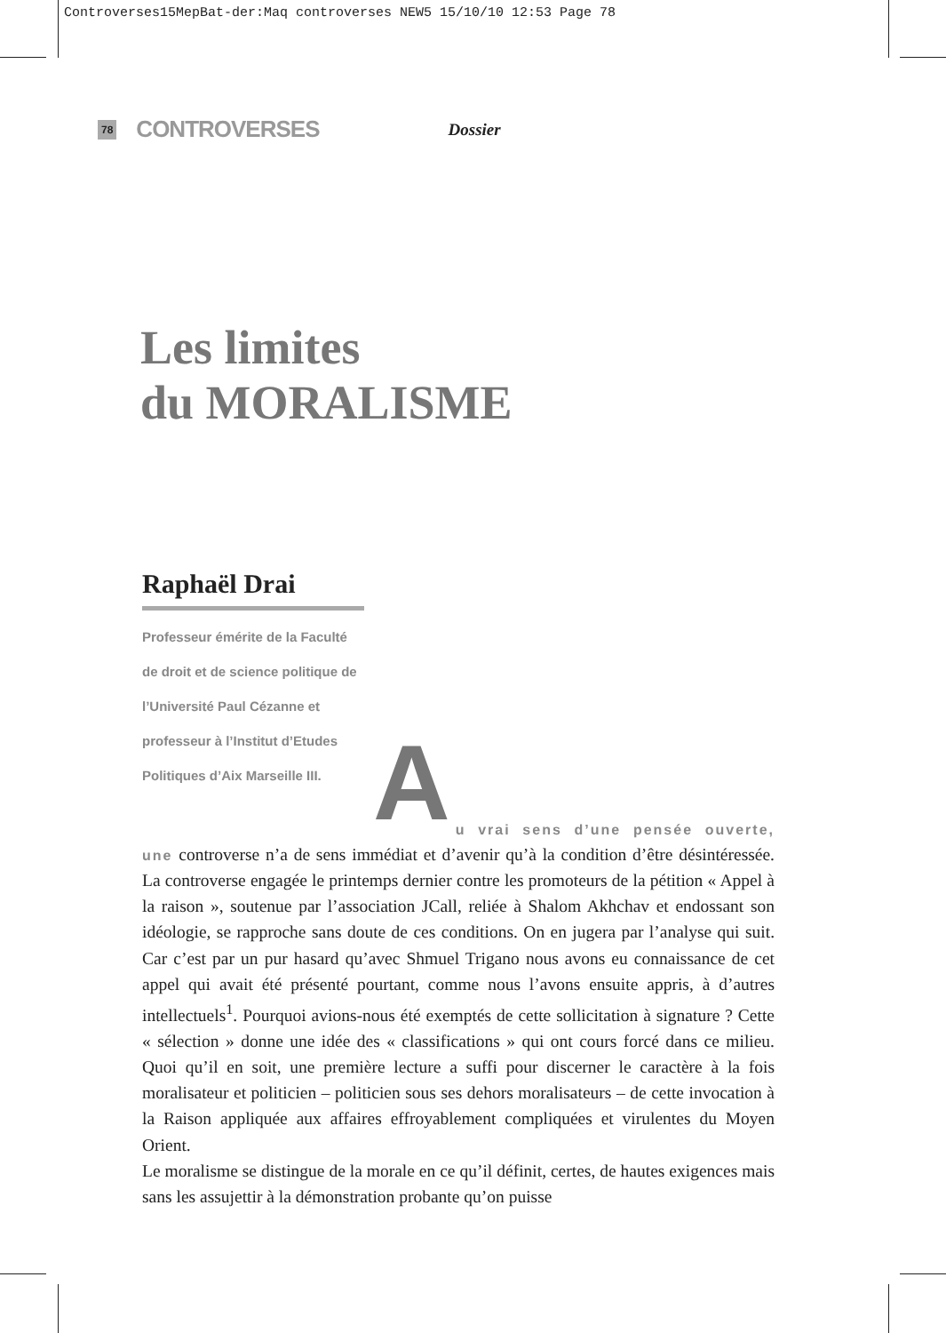Controverses15MepBat-der:Maq controverses NEW5 15/10/10 12:53 Page 78
78 CONTROVERSES Dossier
Les limites
du MORALISME
Raphaël Drai
Professeur émérite de la Faculté de droit et de science politique de l’Université Paul Cézanne et professeur à l’Institut d’Etudes Politiques d’Aix Marseille III.
A
u vrai sens d’une pensée ouverte, une controverse n’a de sens immédiat et d’avenir qu’à la condition d’être désintéressée. La controverse engagée le printemps dernier contre les promoteurs de la pétition « Appel à la raison », soutenue par l’association JCall, reliée à Shalom Akhchav et endossant son idéologie, se rapproche sans doute de ces conditions. On en jugera par l’analyse qui suit. Car c’est par un pur hasard qu’avec Shmuel Trigano nous avons eu connaissance de cet appel qui avait été présenté pourtant, comme nous l’avons ensuite appris, à d’autres intellectuels<sup>1</sup>. Pourquoi avions-nous été exemptés de cette sollicitation à signature ? Cette « sélection » donne une idée des « classifications » qui ont cours forcé dans ce milieu. Quoi qu’il en soit, une première lecture a suffi pour discerner le caractère à la fois moralisateur et politicien – politicien sous ses dehors moralisateurs – de cette invocation à la Raison appliquée aux affaires effroyablement compliquées et virulentes du Moyen Orient.
Le moralisme se distingue de la morale en ce qu’il définit, certes, de hautes exigences mais sans les assujettir à la démonstration probante qu’on puisse